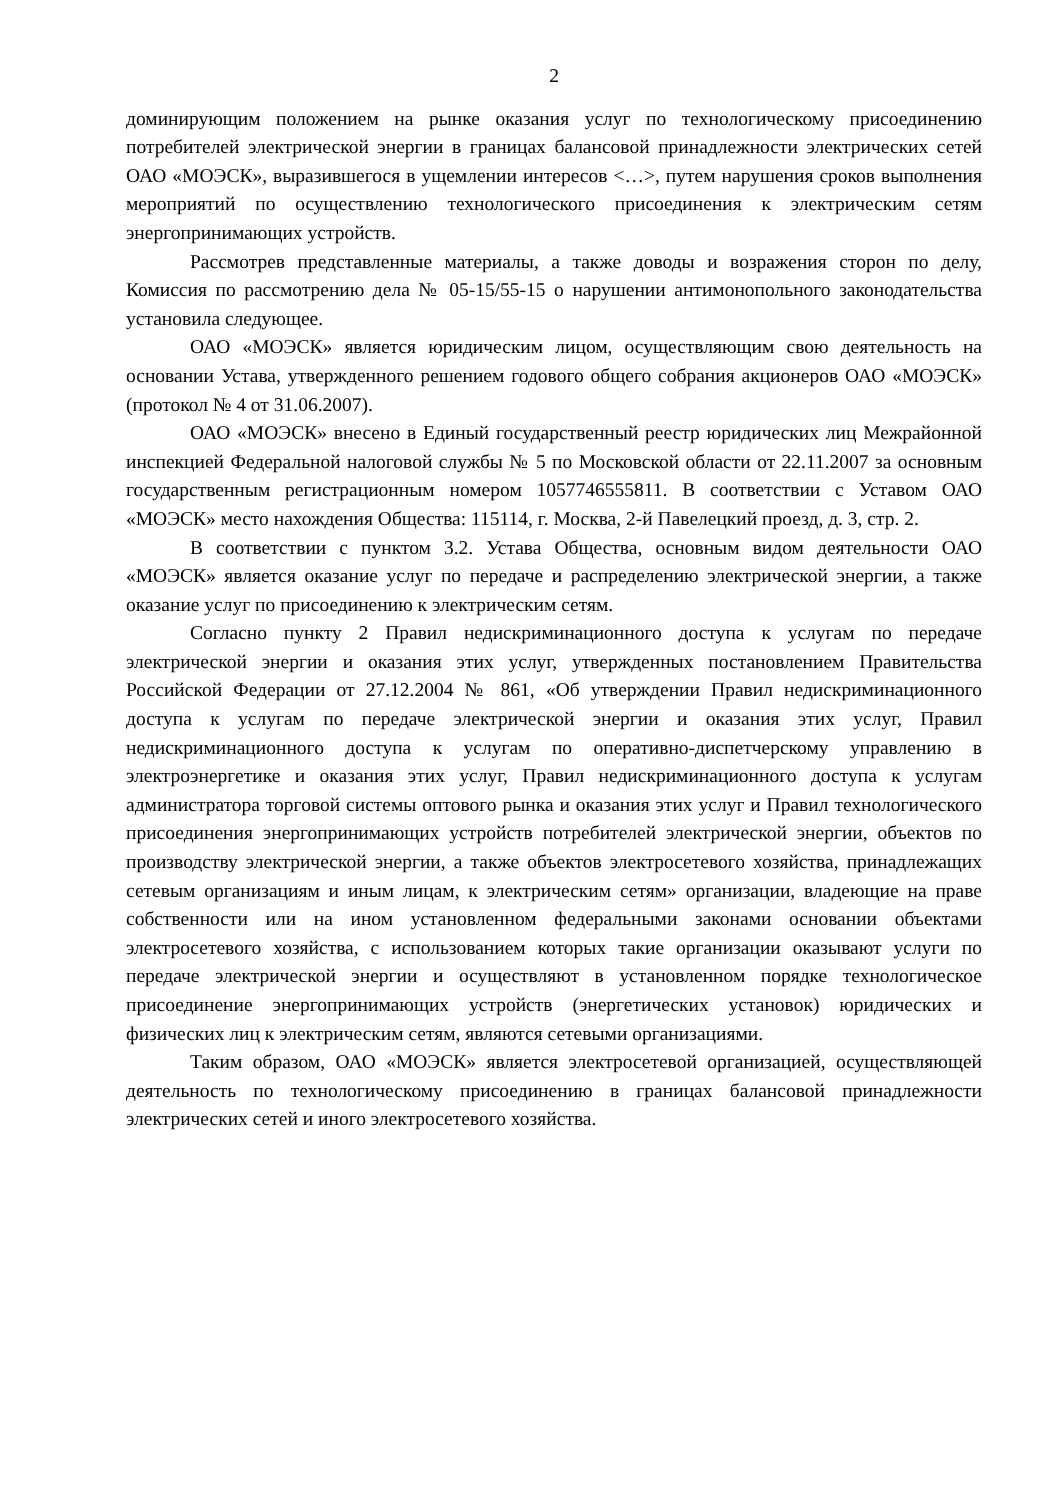2
доминирующим положением на рынке оказания услуг по технологическому присоединению потребителей электрической энергии в границах балансовой принадлежности электрических сетей ОАО «МОЭСК», выразившегося в ущемлении интересов <…>, путем нарушения сроков выполнения мероприятий по осуществлению технологического присоединения к электрическим сетям энергопринимающих устройств.
Рассмотрев представленные материалы, а также доводы и возражения сторон по делу, Комиссия по рассмотрению дела № 05-15/55-15 о нарушении антимонопольного законодательства установила следующее.
ОАО «МОЭСК» является юридическим лицом, осуществляющим свою деятельность на основании Устава, утвержденного решением годового общего собрания акционеров ОАО «МОЭСК» (протокол № 4 от 31.06.2007).
ОАО «МОЭСК» внесено в Единый государственный реестр юридических лиц Межрайонной инспекцией Федеральной налоговой службы № 5 по Московской области от 22.11.2007 за основным государственным регистрационным номером 1057746555811. В соответствии с Уставом ОАО «МОЭСК» место нахождения Общества: 115114, г. Москва, 2-й Павелецкий проезд, д. 3, стр. 2.
В соответствии с пунктом 3.2. Устава Общества, основным видом деятельности ОАО «МОЭСК» является оказание услуг по передаче и распределению электрической энергии, а также оказание услуг по присоединению к электрическим сетям.
Согласно пункту 2 Правил недискриминационного доступа к услугам по передаче электрической энергии и оказания этих услуг, утвержденных постановлением Правительства Российской Федерации от 27.12.2004 № 861, «Об утверждении Правил недискриминационного доступа к услугам по передаче электрической энергии и оказания этих услуг, Правил недискриминационного доступа к услугам по оперативно-диспетчерскому управлению в электроэнергетике и оказания этих услуг, Правил недискриминационного доступа к услугам администратора торговой системы оптового рынка и оказания этих услуг и Правил технологического присоединения энергопринимающих устройств потребителей электрической энергии, объектов по производству электрической энергии, а также объектов электросетевого хозяйства, принадлежащих сетевым организациям и иным лицам, к электрическим сетям» организации, владеющие на праве собственности или на ином установленном федеральными законами основании объектами электросетевого хозяйства, с использованием которых такие организации оказывают услуги по передаче электрической энергии и осуществляют в установленном порядке технологическое присоединение энергопринимающих устройств (энергетических установок) юридических и физических лиц к электрическим сетям, являются сетевыми организациями.
Таким образом, ОАО «МОЭСК» является электросетевой организацией, осуществляющей деятельность по технологическому присоединению в границах балансовой принадлежности электрических сетей и иного электросетевого хозяйства.